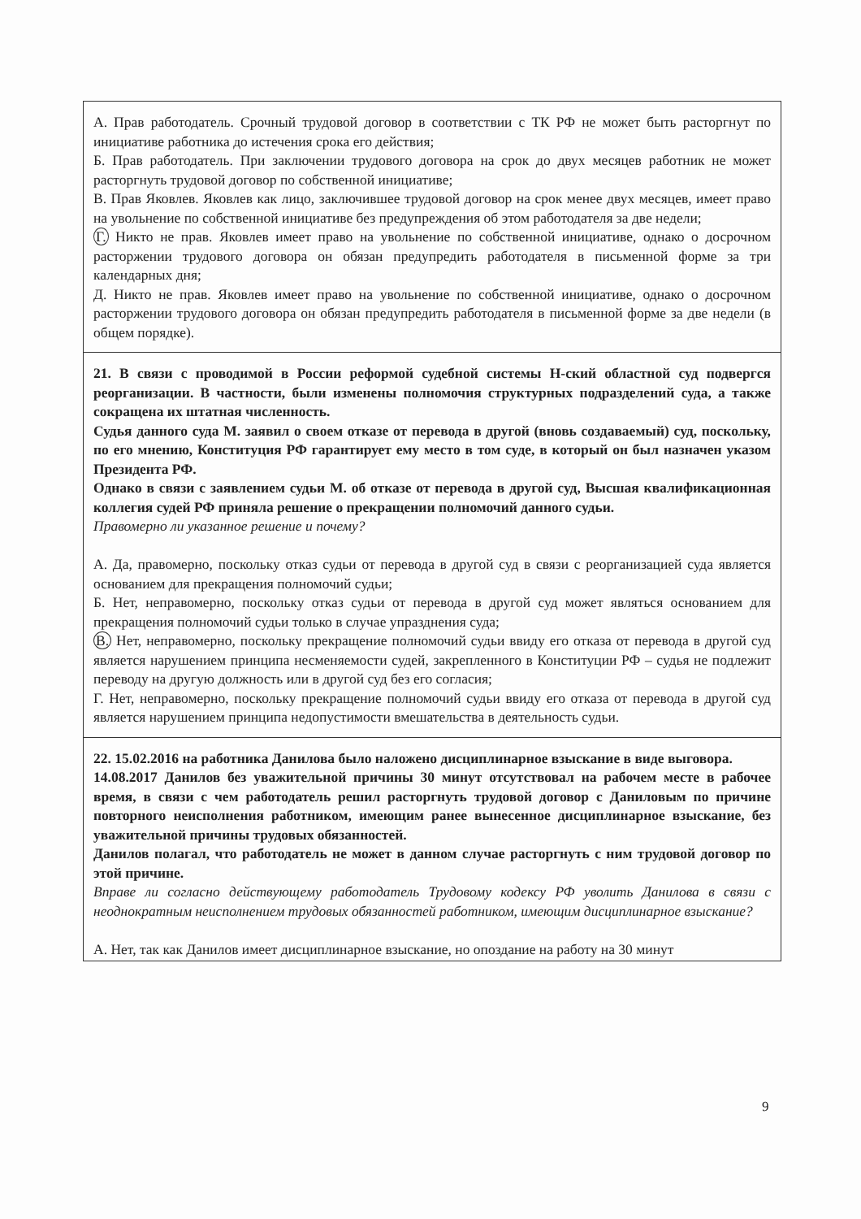| А. Прав работодатель. Срочный трудовой договор в соответствии с ТК РФ не может быть расторгнут по инициативе работника до истечения срока его действия; Б. Прав работодатель. При заключении трудового договора на срок до двух месяцев работник не может расторгнуть трудовой договор по собственной инициативе; В. Прав Яковлев. Яковлев как лицо, заключившее трудовой договор на срок менее двух месяцев, имеет право на увольнение по собственной инициативе без предупреждения об этом работодателя за две недели; Г. Никто не прав. Яковлев имеет право на увольнение по собственной инициативе, однако о досрочном расторжении трудового договора он обязан предупредить работодателя в письменной форме за три календарных дня; Д. Никто не прав. Яковлев имеет право на увольнение по собственной инициативе, однако о досрочном расторжении трудового договора он обязан предупредить работодателя в письменной форме за две недели (в общем порядке). |
| 21. В связи с проводимой в России реформой судебной системы Н-ский областной суд подвергся реорганизации. В частности, были изменены полномочия структурных подразделений суда, а также сокращена их штатная численность. Судья данного суда М. заявил о своем отказе от перевода в другой (вновь создаваемый) суд, поскольку, по его мнению, Конституция РФ гарантирует ему место в том суде, в который он был назначен указом Президента РФ. Однако в связи с заявлением судьи М. об отказе от перевода в другой суд, Высшая квалификационная коллегия судей РФ приняла решение о прекращении полномочий данного судьи. Правомерно ли указанное решение и почему? А. Да, правомерно, поскольку отказ судьи от перевода в другой суд в связи с реорганизацией суда является основанием для прекращения полномочий судьи; Б. Нет, неправомерно, поскольку отказ судьи от перевода в другой суд может являться основанием для прекращения полномочий судьи только в случае упразднения суда; В. Нет, неправомерно, поскольку прекращение полномочий судьи ввиду его отказа от перевода в другой суд является нарушением принципа несменяемости судей, закрепленного в Конституции РФ – судья не подлежит переводу на другую должность или в другой суд без его согласия; Г. Нет, неправомерно, поскольку прекращение полномочий судьи ввиду его отказа от перевода в другой суд является нарушением принципа недопустимости вмешательства в деятельность судьи. |
| 22. 15.02.2016 на работника Данилова было наложено дисциплинарное взыскание в виде выговора. 14.08.2017 Данилов без уважительной причины 30 минут отсутствовал на рабочем месте в рабочее время, в связи с чем работодатель решил расторгнуть трудовой договор с Даниловым по причине повторного неисполнения работником, имеющим ранее вынесенное дисциплинарное взыскание, без уважительной причины трудовых обязанностей. Данилов полагал, что работодатель не может в данном случае расторгнуть с ним трудовой договор по этой причине. Вправе ли согласно действующему работодатель Трудовому кодексу РФ уволить Данилова в связи с неоднократным неисполнением трудовых обязанностей работником, имеющим дисциплинарное взыскание? А. Нет, так как Данилов имеет дисциплинарное взыскание, но опоздание на работу на 30 минут |
9